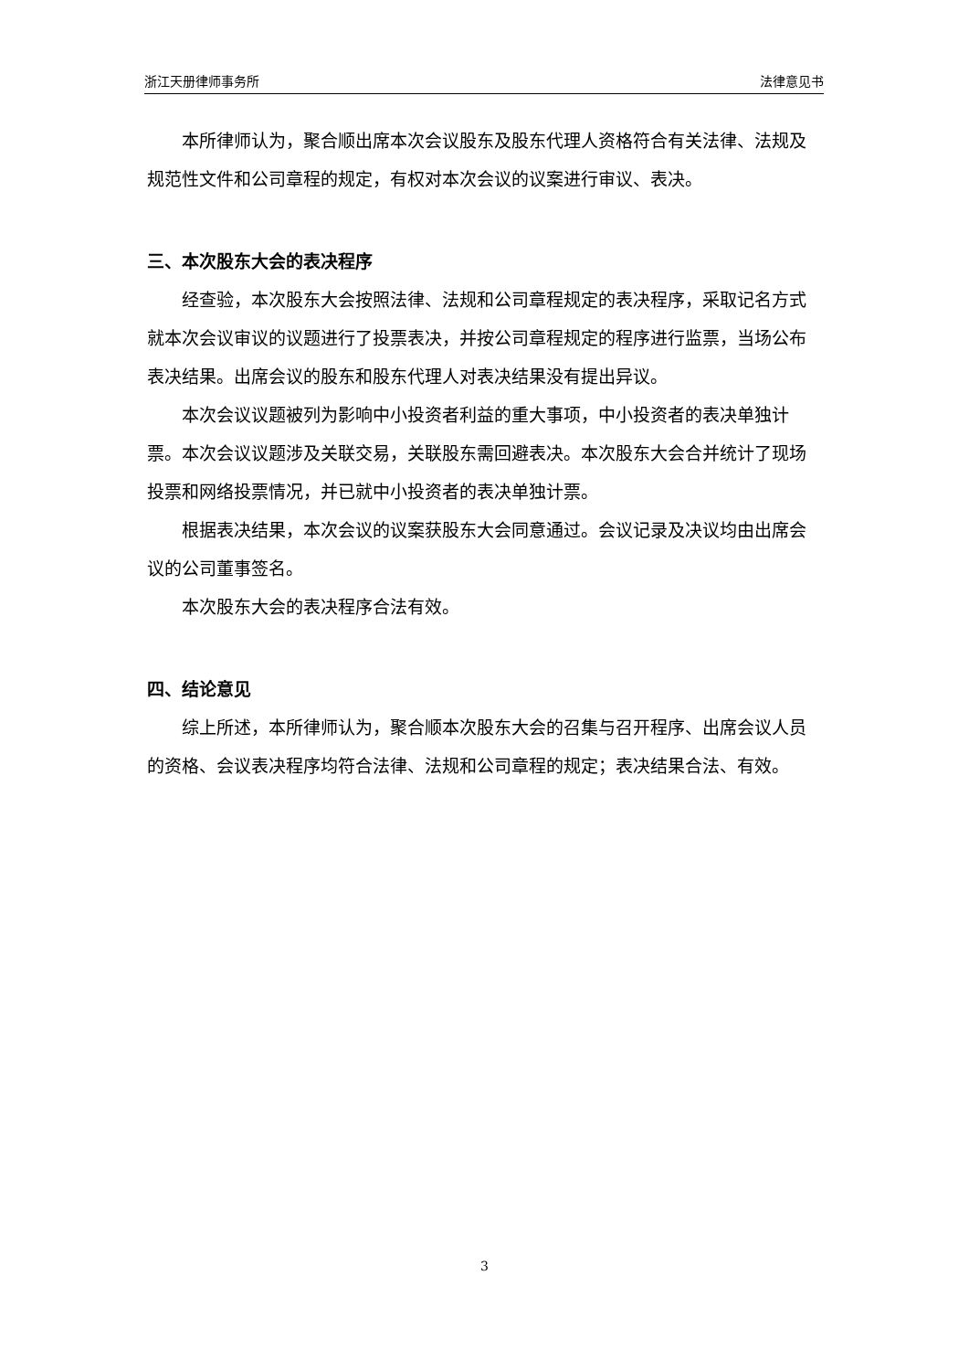浙江天册律师事务所 法律意见书
本所律师认为，聚合顺出席本次会议股东及股东代理人资格符合有关法律、法规及规范性文件和公司章程的规定，有权对本次会议的议案进行审议、表决。
三、本次股东大会的表决程序
经查验，本次股东大会按照法律、法规和公司章程规定的表决程序，采取记名方式就本次会议审议的议题进行了投票表决，并按公司章程规定的程序进行监票，当场公布表决结果。出席会议的股东和股东代理人对表决结果没有提出异议。
本次会议议题被列为影响中小投资者利益的重大事项，中小投资者的表决单独计票。本次会议议题涉及关联交易，关联股东需回避表决。本次股东大会合并统计了现场投票和网络投票情况，并已就中小投资者的表决单独计票。
根据表决结果，本次会议的议案获股东大会同意通过。会议记录及决议均由出席会议的公司董事签名。
本次股东大会的表决程序合法有效。
四、结论意见
综上所述，本所律师认为，聚合顺本次股东大会的召集与召开程序、出席会议人员的资格、会议表决程序均符合法律、法规和公司章程的规定；表决结果合法、有效。
3